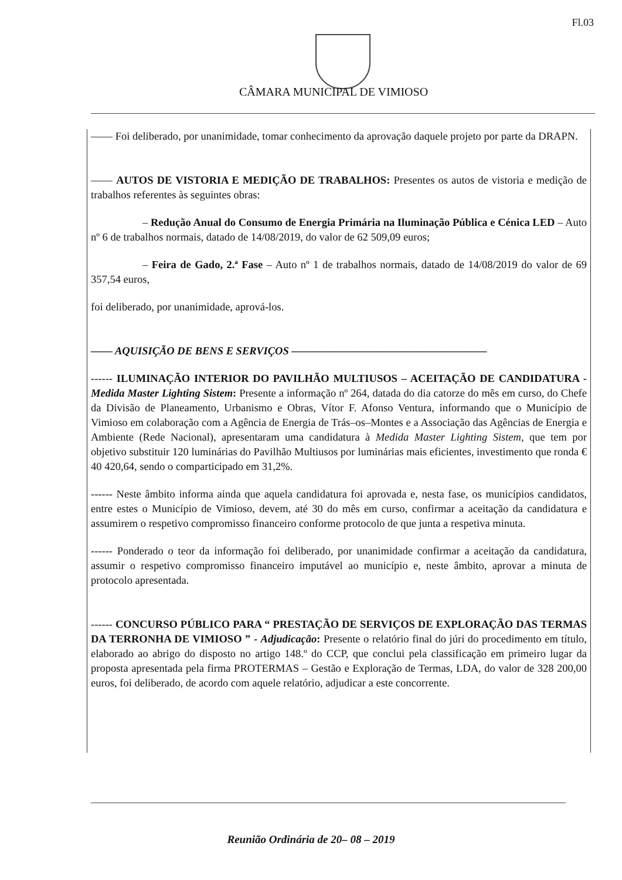Fl.03
CÂMARA MUNICIPAL DE VIMIOSO
—— Foi deliberado, por unanimidade, tomar conhecimento da aprovação daquele projeto por parte da DRAPN.
—— AUTOS DE VISTORIA E MEDIÇÃO DE TRABALHOS: Presentes os autos de vistoria e medição de trabalhos referentes às seguintes obras:
– Redução Anual do Consumo de Energia Primária na Iluminação Pública e Cénica LED – Auto nº 6 de trabalhos normais, datado de 14/08/2019, do valor de 62 509,09 euros;
– Feira de Gado, 2.ª Fase – Auto nº 1 de trabalhos normais, datado de 14/08/2019 do valor de 69 357,54 euros,
foi deliberado, por unanimidade, aprová-los.
—— AQUISIÇÃO DE BENS E SERVIÇOS ——————————————————
------ ILUMINAÇÃO INTERIOR DO PAVILHÃO MULTIUSOS – ACEITAÇÃO DE CANDIDATURA - Medida Master Lighting Sistem: Presente a informação nº 264, datada do dia catorze do mês em curso, do Chefe da Divisão de Planeamento, Urbanismo e Obras, Vítor F. Afonso Ventura, informando que o Município de Vimioso em colaboração com a Agência de Energia de Trás–os–Montes e a Associação das Agências de Energia e Ambiente (Rede Nacional), apresentaram uma candidatura à Medida Master Lighting Sistem, que tem por objetivo substituir 120 luminárias do Pavilhão Multiusos por luminárias mais eficientes, investimento que ronda € 40 420,64, sendo o comparticipado em 31,2%.
------ Neste âmbito informa ainda que aquela candidatura foi aprovada e, nesta fase, os municípios candidatos, entre estes o Município de Vimioso, devem, até 30 do mês em curso, confirmar a aceitação da candidatura e assumirem o respetivo compromisso financeiro conforme protocolo de que junta a respetiva minuta.
------ Ponderado o teor da informação foi deliberado, por unanimidade confirmar a aceitação da candidatura, assumir o respetivo compromisso financeiro imputável ao município e, neste âmbito, aprovar a minuta de protocolo apresentada.
------ CONCURSO PÚBLICO PARA “ PRESTAÇÃO DE SERVIÇOS DE EXPLORAÇÃO DAS TERMAS DA TERRONHA DE VIMIOSO ” - Adjudicação: Presente o relatório final do júri do procedimento em título, elaborado ao abrigo do disposto no artigo 148.º do CCP, que conclui pela classificação em primeiro lugar da proposta apresentada pela firma PROTERMAS – Gestão e Exploração de Termas, LDA, do valor de 328 200,00 euros, foi deliberado, de acordo com aquele relatório, adjudicar a este concorrente.
Reunião Ordinária de 20– 08 – 2019